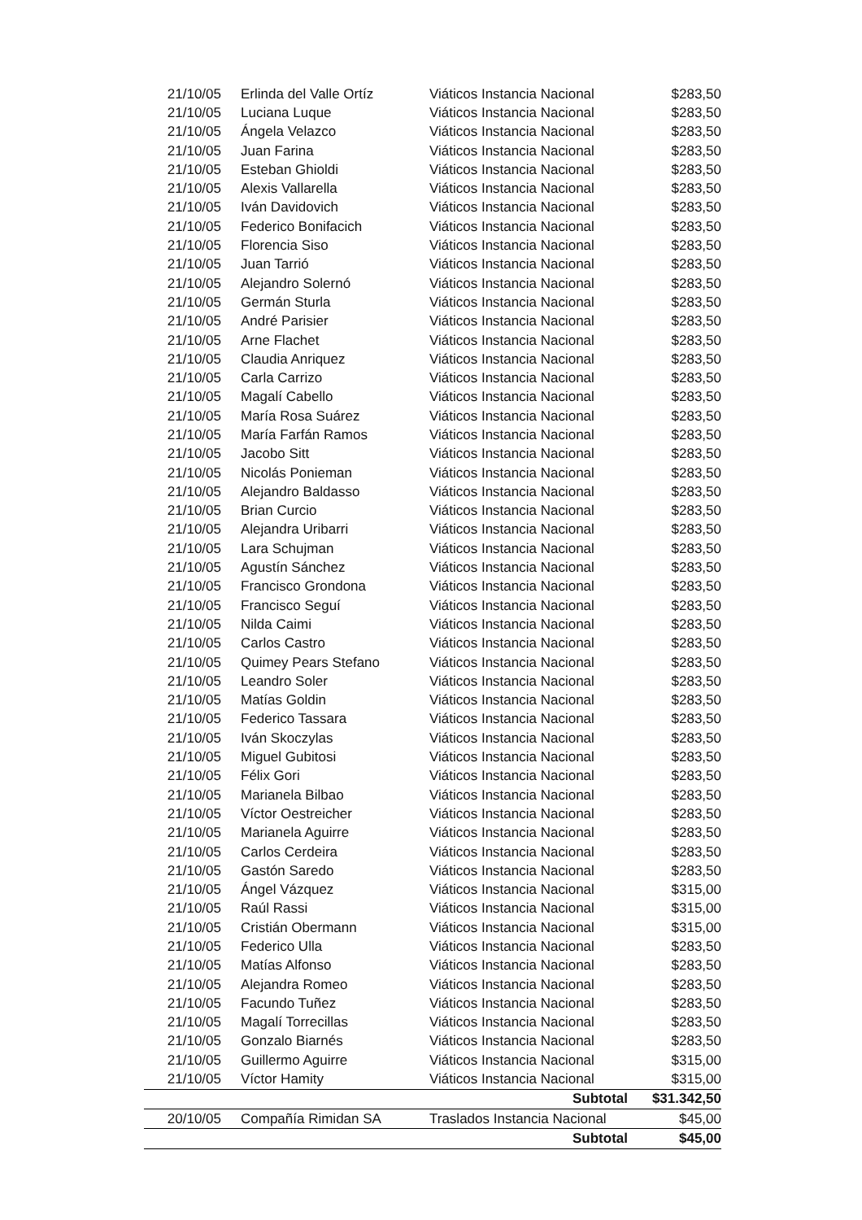| 21/10/05 | Erlinda del Valle Ortíz | Viáticos Instancia Nacional | $283,50 |
| 21/10/05 | Luciana Luque | Viáticos Instancia Nacional | $283,50 |
| 21/10/05 | Ángela Velazco | Viáticos Instancia Nacional | $283,50 |
| 21/10/05 | Juan Farina | Viáticos Instancia Nacional | $283,50 |
| 21/10/05 | Esteban Ghioldi | Viáticos Instancia Nacional | $283,50 |
| 21/10/05 | Alexis Vallarella | Viáticos Instancia Nacional | $283,50 |
| 21/10/05 | Iván Davidovich | Viáticos Instancia Nacional | $283,50 |
| 21/10/05 | Federico Bonifacich | Viáticos Instancia Nacional | $283,50 |
| 21/10/05 | Florencia Siso | Viáticos Instancia Nacional | $283,50 |
| 21/10/05 | Juan Tarrió | Viáticos Instancia Nacional | $283,50 |
| 21/10/05 | Alejandro Solernó | Viáticos Instancia Nacional | $283,50 |
| 21/10/05 | Germán Sturla | Viáticos Instancia Nacional | $283,50 |
| 21/10/05 | André Parisier | Viáticos Instancia Nacional | $283,50 |
| 21/10/05 | Arne Flachet | Viáticos Instancia Nacional | $283,50 |
| 21/10/05 | Claudia Anriquez | Viáticos Instancia Nacional | $283,50 |
| 21/10/05 | Carla Carrizo | Viáticos Instancia Nacional | $283,50 |
| 21/10/05 | Magalí Cabello | Viáticos Instancia Nacional | $283,50 |
| 21/10/05 | María Rosa Suárez | Viáticos Instancia Nacional | $283,50 |
| 21/10/05 | María Farfán Ramos | Viáticos Instancia Nacional | $283,50 |
| 21/10/05 | Jacobo Sitt | Viáticos Instancia Nacional | $283,50 |
| 21/10/05 | Nicolás Ponieman | Viáticos Instancia Nacional | $283,50 |
| 21/10/05 | Alejandro Baldasso | Viáticos Instancia Nacional | $283,50 |
| 21/10/05 | Brian Curcio | Viáticos Instancia Nacional | $283,50 |
| 21/10/05 | Alejandra Uribarri | Viáticos Instancia Nacional | $283,50 |
| 21/10/05 | Lara Schujman | Viáticos Instancia Nacional | $283,50 |
| 21/10/05 | Agustín Sánchez | Viáticos Instancia Nacional | $283,50 |
| 21/10/05 | Francisco Grondona | Viáticos Instancia Nacional | $283,50 |
| 21/10/05 | Francisco Seguí | Viáticos Instancia Nacional | $283,50 |
| 21/10/05 | Nilda Caimi | Viáticos Instancia Nacional | $283,50 |
| 21/10/05 | Carlos Castro | Viáticos Instancia Nacional | $283,50 |
| 21/10/05 | Quimey Pears Stefano | Viáticos Instancia Nacional | $283,50 |
| 21/10/05 | Leandro Soler | Viáticos Instancia Nacional | $283,50 |
| 21/10/05 | Matías Goldin | Viáticos Instancia Nacional | $283,50 |
| 21/10/05 | Federico Tassara | Viáticos Instancia Nacional | $283,50 |
| 21/10/05 | Iván Skoczylas | Viáticos Instancia Nacional | $283,50 |
| 21/10/05 | Miguel Gubitosi | Viáticos Instancia Nacional | $283,50 |
| 21/10/05 | Félix Gori | Viáticos Instancia Nacional | $283,50 |
| 21/10/05 | Marianela Bilbao | Viáticos Instancia Nacional | $283,50 |
| 21/10/05 | Víctor Oestreicher | Viáticos Instancia Nacional | $283,50 |
| 21/10/05 | Marianela Aguirre | Viáticos Instancia Nacional | $283,50 |
| 21/10/05 | Carlos Cerdeira | Viáticos Instancia Nacional | $283,50 |
| 21/10/05 | Gastón Saredo | Viáticos Instancia Nacional | $283,50 |
| 21/10/05 | Ángel Vázquez | Viáticos Instancia Nacional | $315,00 |
| 21/10/05 | Raúl Rassi | Viáticos Instancia Nacional | $315,00 |
| 21/10/05 | Cristián Obermann | Viáticos Instancia Nacional | $315,00 |
| 21/10/05 | Federico Ulla | Viáticos Instancia Nacional | $283,50 |
| 21/10/05 | Matías Alfonso | Viáticos Instancia Nacional | $283,50 |
| 21/10/05 | Alejandra Romeo | Viáticos Instancia Nacional | $283,50 |
| 21/10/05 | Facundo Tuñez | Viáticos Instancia Nacional | $283,50 |
| 21/10/05 | Magalí Torrecillas | Viáticos Instancia Nacional | $283,50 |
| 21/10/05 | Gonzalo Biarnés | Viáticos Instancia Nacional | $283,50 |
| 21/10/05 | Guillermo Aguirre | Viáticos Instancia Nacional | $315,00 |
| 21/10/05 | Víctor Hamity | Viáticos Instancia Nacional | $315,00 |
| | | Subtotal | $31.342,50 |
| 20/10/05 | Compañía Rimidan SA | Traslados Instancia Nacional | $45,00 |
| | | Subtotal | $45,00 |